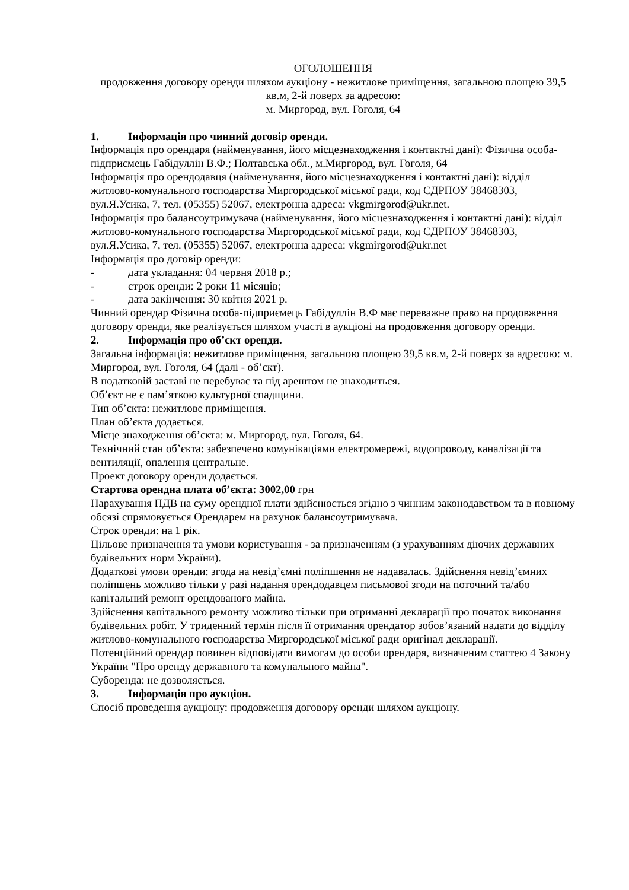ОГОЛОШЕННЯ
продовження договору оренди шляхом аукціону - нежитлове приміщення, загальною площею 39,5 кв.м, 2-й поверх за адресою:
м. Миргород, вул. Гоголя, 64
1. Інформація про чинний договір оренди.
Інформація про орендаря (найменування, його місцезнаходження і контактні дані): Фізична особа-підприємець Габідуллін В.Ф.; Полтавська обл., м.Миргород, вул. Гоголя, 64
Інформація про орендодавця (найменування, його місцезнаходження і контактні дані): відділ житлово-комунального господарства Миргородської міської ради, код ЄДРПОУ 38468303, вул.Я.Усика, 7, тел. (05355) 52067, електронна адреса: vkgmirgorod@ukr.net.
Інформація про балансоутримувача (найменування, його місцезнаходження і контактні дані): відділ житлово-комунального господарства Миргородської міської ради, код ЄДРПОУ 38468303, вул.Я.Усика, 7, тел. (05355) 52067, електронна адреса: vkgmirgorod@ukr.net
Інформація про договір оренди:
- дата укладання: 04 червня 2018 р.;
- строк оренди: 2 роки 11 місяців;
- дата закінчення: 30 квітня 2021 р.
Чинний орендар Фізична особа-підприємець Габідуллін В.Ф має переважне право на продовження договору оренди, яке реалізується шляхом участі в аукціоні на продовження договору оренди.
2. Інформація про об’єкт оренди.
Загальна інформація: нежитлове приміщення, загальною площею 39,5 кв.м, 2-й поверх за адресою: м. Миргород, вул. Гоголя, 64 (далі - об’єкт).
В податковій заставі не перебуває та під арештом не знаходиться.
Об’єкт не є пам’яткою культурної спадщини.
Тип об’єкта: нежитлове приміщення.
План об’єкта додається.
Місце знаходження об’єкта: м. Миргород, вул. Гоголя, 64.
Технічний стан об’єкта: забезпечено комунікаціями електромережі, водопроводу, каналізації та вентиляції, опалення центральне.
Проект договору оренди додається.
Стартова орендна плата об’єкта: 3002,00 грн
Нарахування ПДВ на суму орендної плати здійснюється згідно з чинним законодавством та в повному обсязі спрямовується Орендарем на рахунок балансоутримувача.
Строк оренди: на 1 рік.
Цільове призначення та умови користування - за призначенням (з урахуванням діючих державних будівельних норм України).
Додаткові умови оренди: згода на невід’ємні поліпшення не надавалась. Здійснення невід’ємних поліпшень можливо тільки у разі надання орендодавцем письмової згоди на поточний та/або капітальний ремонт орендованого майна.
Здійснення капітального ремонту можливо тільки при отриманні декларації про початок виконання будівельних робіт. У триденний термін після її отримання орендатор зобов’язаний надати до відділу житлово-комунального господарства Миргородської міської ради оригінал декларації.
Потенційний орендар повинен відповідати вимогам до особи орендаря, визначеним статтею 4 Закону України "Про оренду державного та комунального майна".
Суборенда: не дозволяється.
3. Інформація про аукціон.
Спосіб проведення аукціону: продовження договору оренди шляхом аукціону.